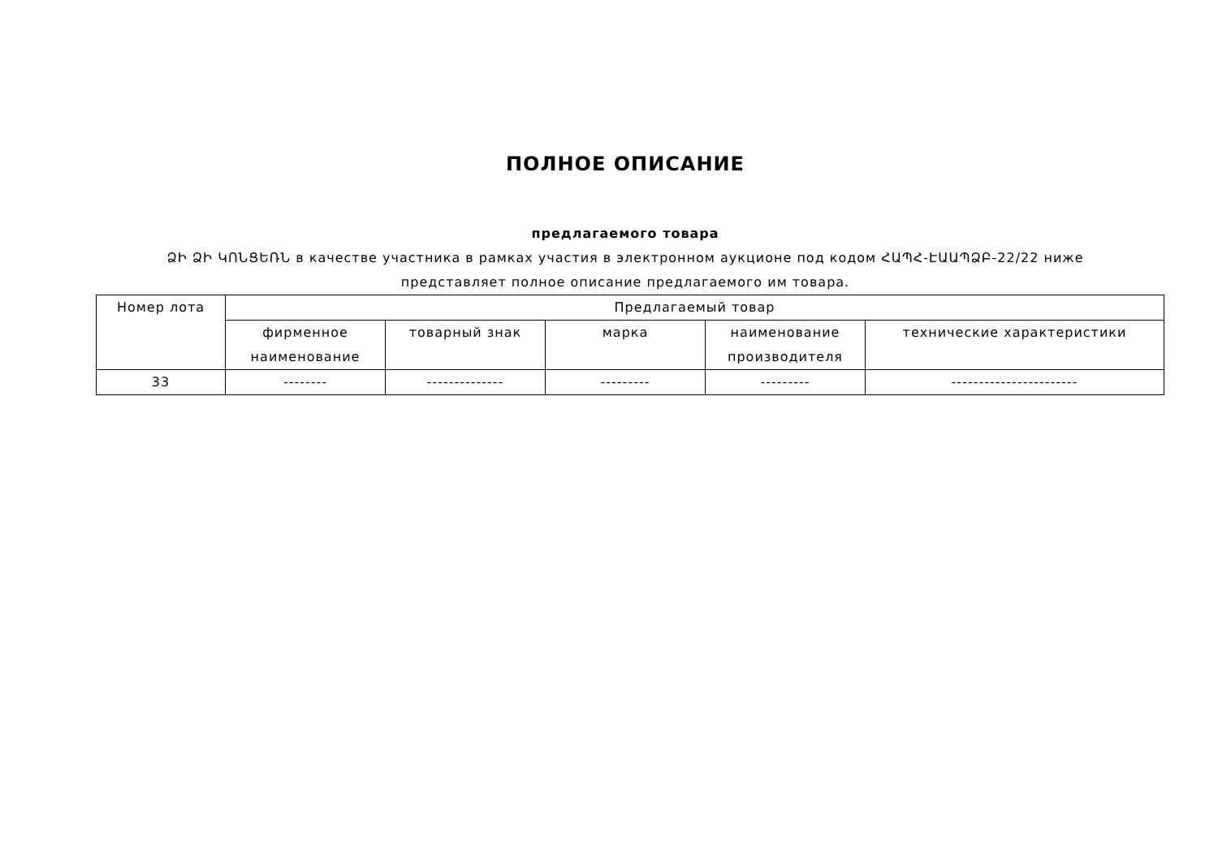ПОЛНОЕ ОПИСАНИЕ
предлагаемого товара
ՁԻ ՁԻ ԿՈՆՑԵՌՆ в качестве участника в рамках участия в электронном аукционе под кодом ՀԱՊՀ-ԷԱԱՊՁԲ-22/22 ниже представляет полное описание предлагаемого им товара.
| Номер лота | Предлагаемый товар | | | | |
| --- | --- | --- | --- | --- | --- |
| | фирменное наименование | товарный знак | марка | наименование производителя | технические характеристики |
| 33 | -------- | -------------- | --------- | --------- | ----------------------- |